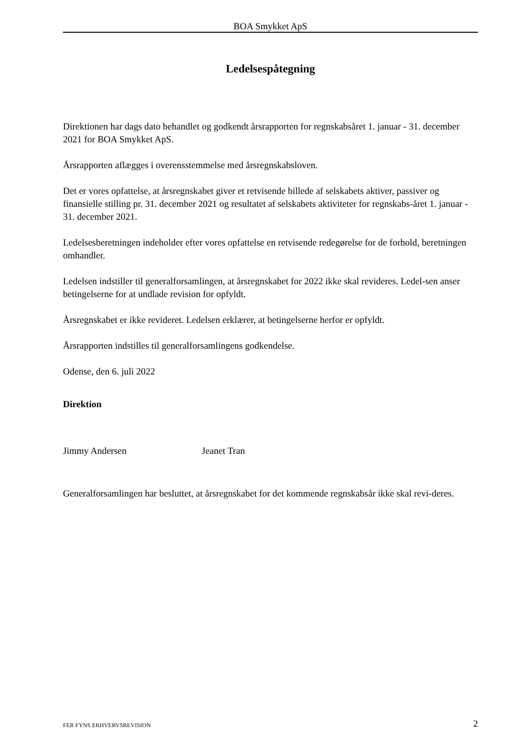BOA Smykket ApS
Ledelsespåtegning
Direktionen har dags dato behandlet og godkendt årsrapporten for regnskabsåret 1. januar - 31. december 2021 for BOA Smykket ApS.
Årsrapporten aflægges i overensstemmelse med årsregnskabsloven.
Det er vores opfattelse, at årsregnskabet giver et retvisende billede af selskabets aktiver, passiver og finansielle stilling pr. 31. december 2021 og resultatet af selskabets aktiviteter for regnskabs-året 1. januar - 31. december 2021.
Ledelsesberetningen indeholder efter vores opfattelse en retvisende redegørelse for de forhold, beretningen omhandler.
Ledelsen indstiller til generalforsamlingen, at årsregnskabet for 2022 ikke skal revideres. Ledel-sen anser betingelserne for at undlade revision for opfyldt.
Årsregnskabet er ikke revideret. Ledelsen erklærer, at betingelserne herfor er opfyldt.
Årsrapporten indstilles til generalforsamlingens godkendelse.
Odense, den 6. juli 2022
Direktion
Jimmy Andersen Jeanet Tran
Generalforsamlingen har besluttet, at årsregnskabet for det kommende regnskabsår ikke skal revi-deres.
FER FYNS ERHVERVSREVISION 2